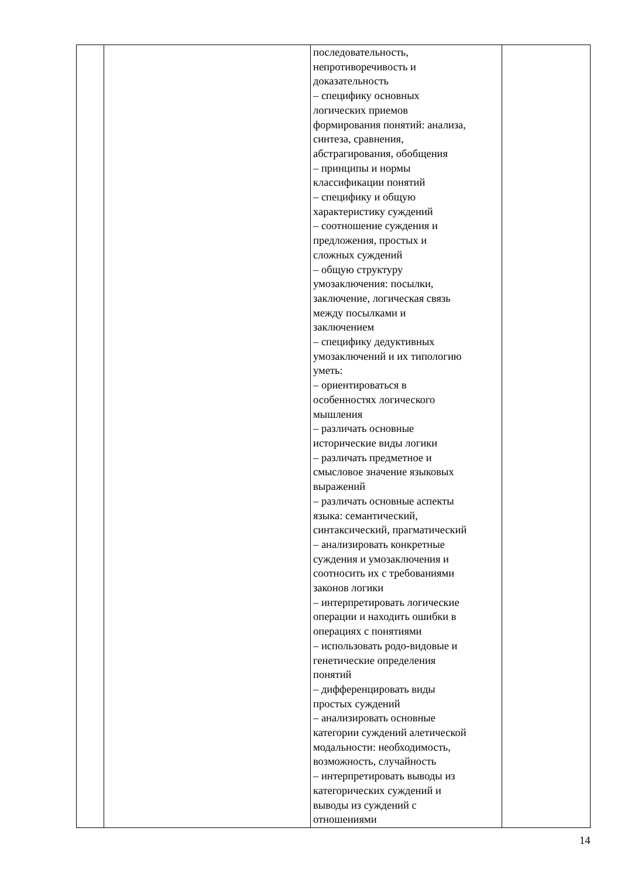| | | последовательность, непротиворечивость и доказательность – специфику основных логических приемов формирования понятий: анализа, синтеза, сравнения, абстрагирования, обобщения – принципы и нормы классификации понятий – специфику и общую характеристику суждений – соотношение суждения и предложения, простых и сложных суждений – общую структуру умозаключения: посылки, заключение, логическая связь между посылками и заключением – специфику дедуктивных умозаключений и их типологию уметь: – ориентироваться в особенностях логического мышления – различать основные исторические виды логики – различать предметное и смысловое значение языковых выражений – различать основные аспекты языка: семантический, синтаксический, прагматический – анализировать конкретные суждения и умозаключения и соотносить их с требованиями законов логики – интерпретировать логические операции и находить ошибки в операциях с понятиями – использовать родо-видовые и генетические определения понятий – дифференцировать виды простых суждений – анализировать основные категории суждений алетической модальности: необходимость, возможность, случайность – интерпретировать выводы из категорических суждений и выводы из суждений с отношениями | |
14